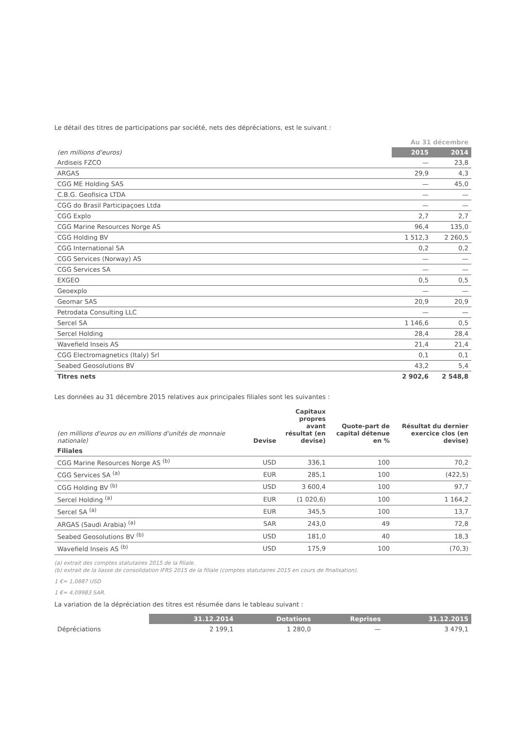Le détail des titres de participations par société, nets des dépréciations, est le suivant :
| | Au 31 décembre | |
| --- | --- | --- |
| (en millions d'euros) | 2015 | 2014 |
| Ardiseis FZCO | — | 23,8 |
| ARGAS | 29,9 | 4,3 |
| CGG ME Holding SAS | — | 45,0 |
| C.B.G. Geofisica LTDA | — | — |
| CGG do Brasil Participaçoes Ltda | — | — |
| CGG Explo | 2,7 | 2,7 |
| CGG Marine Resources Norge AS | 96,4 | 135,0 |
| CGG Holding BV | 1 512,3 | 2 260,5 |
| CGG International SA | 0,2 | 0,2 |
| CGG Services (Norway) AS | — | — |
| CGG Services SA | — | — |
| EXGEO | 0,5 | 0,5 |
| Geoexplo | — | — |
| Geomar SAS | 20,9 | 20,9 |
| Petrodata Consulting LLC | — | — |
| Sercel SA | 1 146,6 | 0,5 |
| Sercel Holding | 28,4 | 28,4 |
| Wavefield Inseis AS | 21,4 | 21,4 |
| CGG Electromagnetics (Italy) Srl | 0,1 | 0,1 |
| Seabed Geosolutions BV | 43,2 | 5,4 |
| Titres nets | 2 902,6 | 2 548,8 |
Les données au 31 décembre 2015 relatives aux principales filiales sont les suivantes :
| (en millions d'euros ou en millions d'unités de monnaie nationale) | Devise | Capitaux propres avant résultat (en devise) | Quote-part de capital détenue en % | Résultat du dernier exercice clos (en devise) |
| --- | --- | --- | --- | --- |
| Filiales | | | | |
| CGG Marine Resources Norge AS <sup>(b)</sup> | USD | 336,1 | 100 | 70,2 |
| CGG Services SA <sup>(a)</sup> | EUR | 285,1 | 100 | (422,5) |
| CGG Holding BV <sup>(b)</sup> | USD | 3 600,4 | 100 | 97,7 |
| Sercel Holding <sup>(a)</sup> | EUR | (1 020,6) | 100 | 1 164,2 |
| Sercel SA <sup>(a)</sup> | EUR | 345,5 | 100 | 13,7 |
| ARGAS (Saudi Arabia) <sup>(a)</sup> | SAR | 243,0 | 49 | 72,8 |
| Seabed Geosolutions BV <sup>(b)</sup> | USD | 181,0 | 40 | 18,3 |
| Wavefield Inseis AS <sup>(b)</sup> | USD | 175,9 | 100 | (70,3) |
(a) extrait des comptes statutaires 2015 de la filiale.
(b) extrait de la liasse de consolidation IFRS 2015 de la filiale (comptes statutaires 2015 en cours de finalisation).
1 €= 1,0887 USD
1 €= 4,09983 SAR.
La variation de la dépréciation des titres est résumée dans le tableau suivant :
| | 31.12.2014 | Dotations | Reprises | 31.12.2015 |
| --- | --- | --- | --- | --- |
| Dépréciations | 2 199,1 | 1 280,0 | — | 3 479,1 |